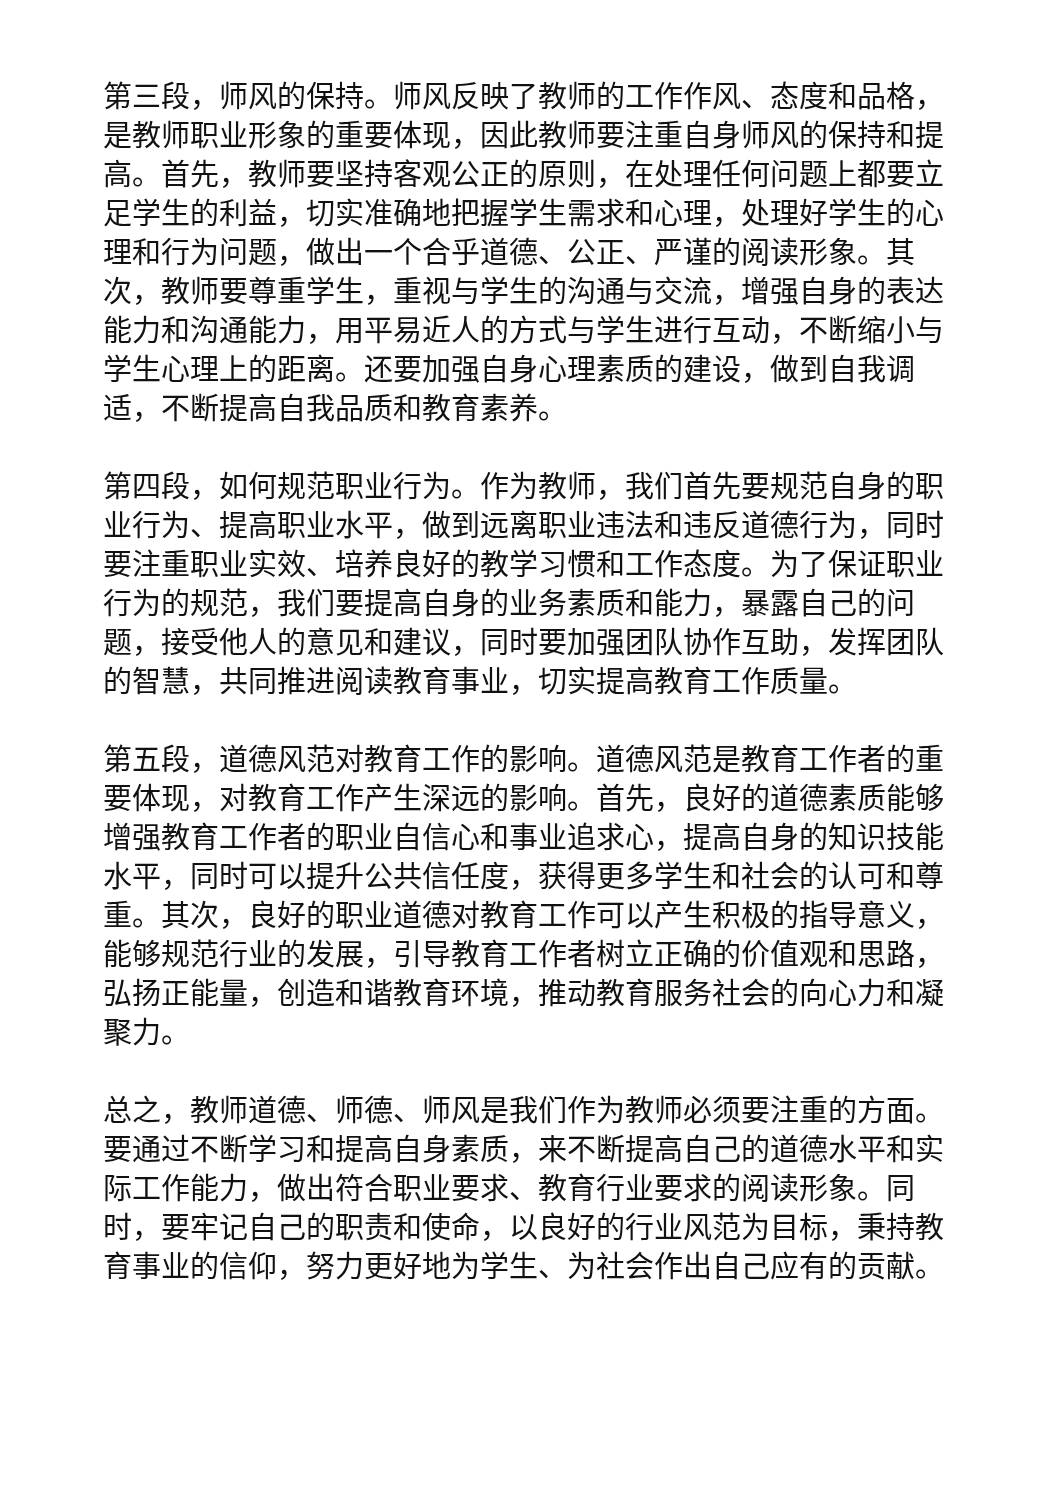第三段，师风的保持。师风反映了教师的工作作风、态度和品格，是教师职业形象的重要体现，因此教师要注重自身师风的保持和提高。首先，教师要坚持客观公正的原则，在处理任何问题上都要立足学生的利益，切实准确地把握学生需求和心理，处理好学生的心理和行为问题，做出一个合乎道德、公正、严谨的阅读形象。其次，教师要尊重学生，重视与学生的沟通与交流，增强自身的表达能力和沟通能力，用平易近人的方式与学生进行互动，不断缩小与学生心理上的距离。还要加强自身心理素质的建设，做到自我调适，不断提高自我品质和教育素养。
第四段，如何规范职业行为。作为教师，我们首先要规范自身的职业行为、提高职业水平，做到远离职业违法和违反道德行为，同时要注重职业实效、培养良好的教学习惯和工作态度。为了保证职业行为的规范，我们要提高自身的业务素质和能力，暴露自己的问题，接受他人的意见和建议，同时要加强团队协作互助，发挥团队的智慧，共同推进阅读教育事业，切实提高教育工作质量。
第五段，道德风范对教育工作的影响。道德风范是教育工作者的重要体现，对教育工作产生深远的影响。首先，良好的道德素质能够增强教育工作者的职业自信心和事业追求心，提高自身的知识技能水平，同时可以提升公共信任度，获得更多学生和社会的认可和尊重。其次，良好的职业道德对教育工作可以产生积极的指导意义，能够规范行业的发展，引导教育工作者树立正确的价值观和思路，弘扬正能量，创造和谐教育环境，推动教育服务社会的向心力和凝聚力。
总之，教师道德、师德、师风是我们作为教师必须要注重的方面。要通过不断学习和提高自身素质，来不断提高自己的道德水平和实际工作能力，做出符合职业要求、教育行业要求的阅读形象。同时，要牢记自己的职责和使命，以良好的行业风范为目标，秉持教育事业的信仰，努力更好地为学生、为社会作出自己应有的贡献。